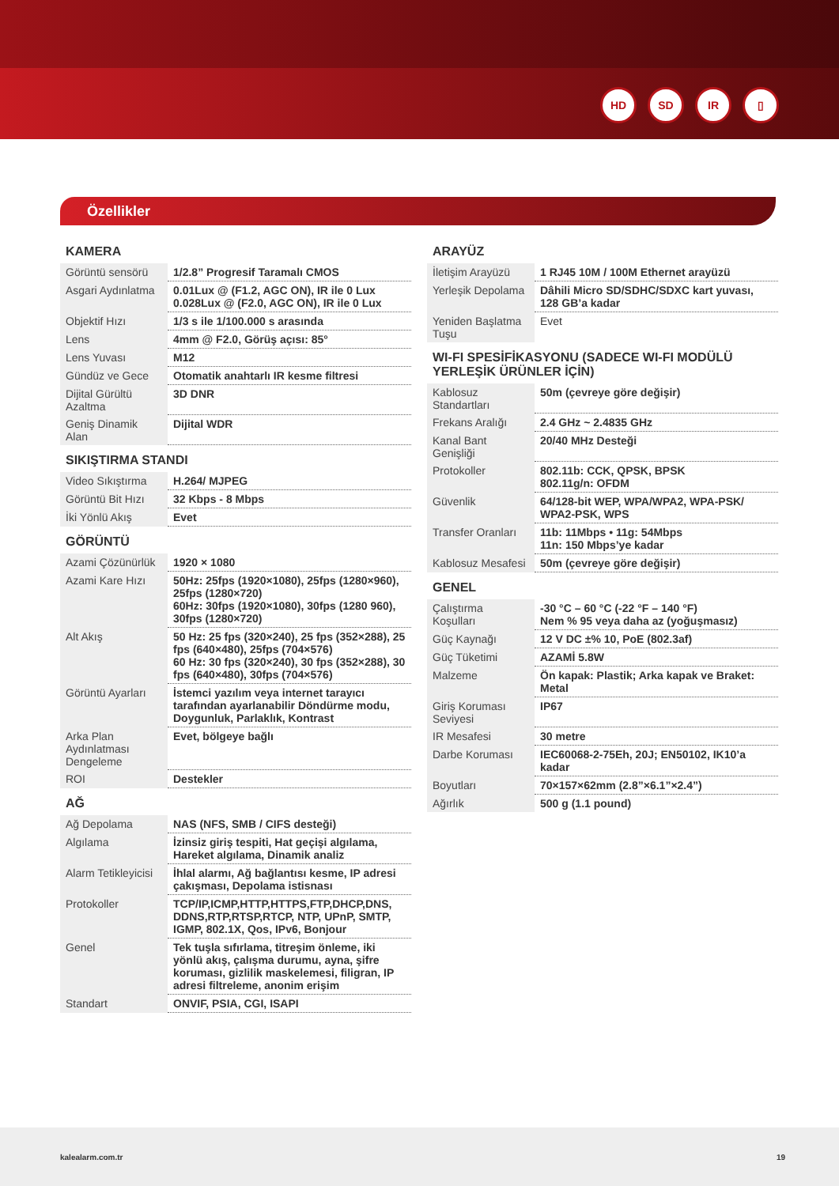HD SD IR ▯
Özellikler
KAMERA
| Görüntü sensörü | 1/2.8” Progresif Taramalı CMOS |
| Asgari Aydınlatma | 0.01Lux @ (F1.2, AGC ON), IR ile 0 Lux 0.028Lux @ (F2.0, AGC ON), IR ile 0 Lux |
| Objektif Hızı | 1/3 s ile 1/100.000 s arasında |
| Lens | 4mm @ F2.0, Görüş açısı: 85° |
| Lens Yuvası | M12 |
| Gündüz ve Gece | Otomatik anahtarlı IR kesme filtresi |
| Dijital Gürültü Azaltma | 3D DNR |
| Geniş Dinamik Alan | Dijital WDR |
SIKIŞTIRMA STANDI
| Video Sıkıştırma | H.264/ MJPEG |
| Görüntü Bit Hızı | 32 Kbps - 8 Mbps |
| İki Yönlü Akış | Evet |
GÖRÜNTÜ
| Azami Çözünürlük | 1920 × 1080 |
| Azami Kare Hızı | 50Hz: 25fps (1920×1080), 25fps (1280×960), 25fps (1280×720) 60Hz: 30fps (1920×1080), 30fps (1280 960), 30fps (1280×720) |
| Alt Akış | 50 Hz: 25 fps (320×240), 25 fps (352×288), 25 fps (640×480), 25fps (704×576) 60 Hz: 30 fps (320×240), 30 fps (352×288), 30 fps (640×480), 30fps (704×576) |
| Görüntü Ayarları | İstemci yazılım veya internet tarayıcı tarafından ayarlanabilir Döndürme modu, Doygunluk, Parlaklık, Kontrast |
| Arka Plan Aydınlatması Dengeleme | Evet, bölgeye bağlı |
| ROI | Destekler |
AĞ
| Ağ Depolama | NAS (NFS, SMB / CIFS desteği) |
| Algılama | İzinsiz giriş tespiti, Hat geçişi algılama, Hareket algılama, Dinamik analiz |
| Alarm Tetikleyicisi | İhlal alarmı, Ağ bağlantısı kesme, IP adresi çakışması, Depolama istisnası |
| Protokoller | TCP/IP,ICMP,HTTP,HTTPS,FTP,DHCP,DNS, DDNS,RTP,RTSP,RTCP, NTP, UPnP, SMTP, IGMP, 802.1X, Qos, IPv6, Bonjour |
| Genel | Tek tuşla sıfırlama, titreşim önleme, iki yönlü akış, çalışma durumu, ayna, şifre koruması, gizlilik maskelemesi, filigran, IP adresi filtreleme, anonim erişim |
| Standart | ONVIF, PSIA, CGI, ISAPI |
ARAYÜZ
| İletişim Arayüzü | 1 RJ45 10M / 100M Ethernet arayüzü |
| Yerleşik Depolama | Dâhili Micro SD/SDHC/SDXC kart yuvası, 128 GB’a kadar |
| Yeniden Başlatma Tuşu | Evet |
WI-FI SPESİFİKASYONU (SADECE WI-FI MODÜLÜ YERLEŞİK ÜRÜNLER İÇİN)
| Kablosuz Standartları | 50m (çevreye göre değişir) |
| Frekans Aralığı | 2.4 GHz ~ 2.4835 GHz |
| Kanal Bant Genişliği | 20/40 MHz Desteği |
| Protokoller | 802.11b: CCK, QPSK, BPSK 802.11g/n: OFDM |
| Güvenlik | 64/128-bit WEP, WPA/WPA2, WPA-PSK/ WPA2-PSK, WPS |
| Transfer Oranları | 11b: 11Mbps • 11g: 54Mbps 11n: 150 Mbps’ye kadar |
| Kablosuz Mesafesi | 50m (çevreye göre değişir) |
GENEL
| Çalıştırma Koşulları | -30 °C – 60 °C (-22 °F – 140 °F) Nem % 95 veya daha az (yoğuşmasız) |
| Güç Kaynağı | 12 V DC ±% 10, PoE (802.3af) |
| Güç Tüketimi | AZAMİ 5.8W |
| Malzeme | Ön kapak: Plastik; Arka kapak ve Braket: Metal |
| Giriş Koruması Seviyesi | IP67 |
| IR Mesafesi | 30 metre |
| Darbe Koruması | IEC60068-2-75Eh, 20J; EN50102, IK10’a kadar |
| Boyutları | 70×157×62mm (2.8”×6.1”×2.4”) |
| Ağırlık | 500 g (1.1 pound) |
kalealarm.com.tr 19